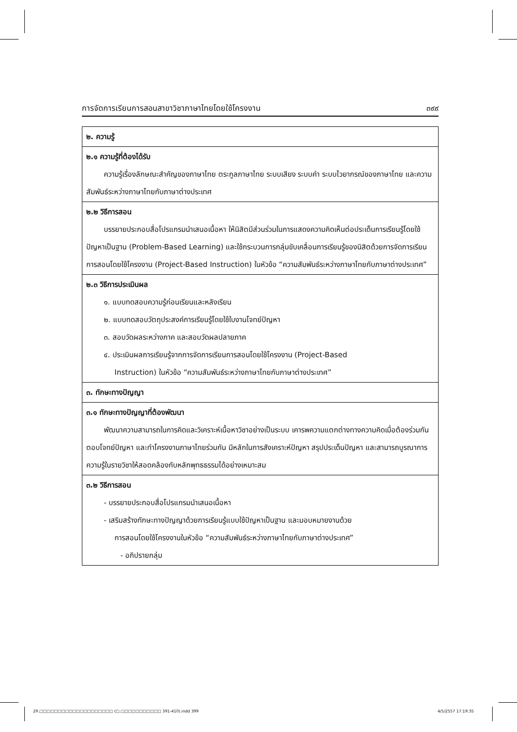การจัดการเรียนการสอนสาขาวิชาภาษาไทยโดยใช้โครงงาน ๓๙๙
| ๒. ความรู้ |
| ๒.๑ ความรู้ที่ต้องได้รับ ความรู้เรื่องลักษณะสำคัญของภาษาไทย ตระกูลภาษาไทย ระบบเสียง ระบบคำ ระบบไวยากรณ์ของภาษาไทย และความสัมพันธ์ระหว่างภาษาไทยกับภาษาต่างประเทศ |
| ๒.๒ วิธีการสอน บรรยายประกอบสื่อโปรแกรมนำเสนอเนื้อหา ให้นิสิตมีส่วนร่วมในการแสดงความคิดเห็นต่อประเด็นการเรียนรู้โดยใช้ปัญหาเป็นฐาน (Problem-Based Learning) และใช้กระบวนการกลุ่มขับเคลื่อนการเรียนรู้ของนิสิตด้วยการจัดการเรียนการสอนโดยใช้โครงงาน (Project-Based Instruction) ในหัวข้อ “ความสัมพันธ์ระหว่างภาษาไทยกับภาษาต่างประเทศ” |
| ๒.๓ วิธีการประเมินผล ๑. แบบทดสอบความรู้ก่อนเรียนและหลังเรียน ๒. แบบทดสอบวัตถุประสงค์การเรียนรู้โดยใช้ใบงานโจทย์ปัญหา ๓. สอบวัดผลระหว่างภาค และสอบวัดผลปลายภาค ๔. ประเมินผลการเรียนรู้จากการจัดการเรียนการสอนโดยใช้โครงงาน (Project-Based Instruction) ในหัวข้อ “ความสัมพันธ์ระหว่างภาษาไทยกับภาษาต่างประเทศ” |
| ๓. ทักษะทางปัญญา |
| ๓.๑ ทักษะทางปัญญาที่ต้องพัฒนา พัฒนาความสามารถในการคิดและวิเคราะห์เนื้อหาวิชาอย่างเป็นระบบ เคารพความแตกต่างทางความคิดเมื่อต้องร่วมกันตอบโจทย์ปัญหา และทำโครงงานภาษาไทยร่วมกัน มีหลักในการสังเคราะห์ปัญหา สรุปประเด็นปัญหา และสามารถบูรณาการความรู้ในรายวิชาให้สอดคล้องกับหลักพุทธธรรมได้อย่างเหมาะสม |
| ๓.๒ วิธีการสอน - บรรยายประกอบสื่อโปรแกรมนำเสนอเนื้อหา - เสริมสร้างทักษะทางปัญญาด้วยการเรียนรู้แบบใช้ปัญหาเป็นฐาน และมอบหมายงานด้วย การสอนโดยใช้โครงงานในหัวข้อ “ความสัมพันธ์ระหว่างภาษาไทยกับภาษาต่างประเทศ” - อภิปรายกลุ่ม |
29.□□□□□□□□□□□□□□□□□□□□ (□.□□□□□□□□□□□ 391-410).indd 399
4/5/2557 17:19:35